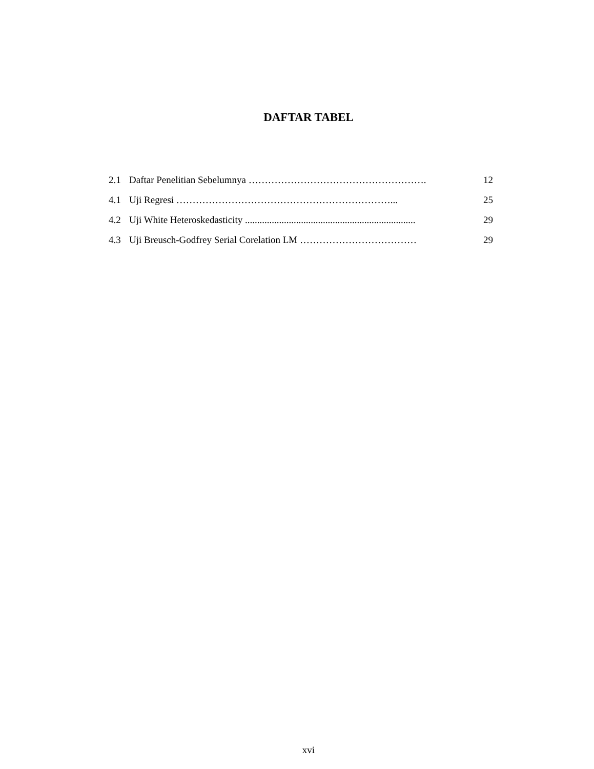DAFTAR TABEL
2.1 Daftar Penelitian Sebelumnya ………………………………………………. 12
4.1 Uji Regresi …………………………………………………………... 25
4.2 Uji White Heteroskedasticity ...................................................................... 29
4.3 Uji Breusch-Godfrey Serial Corelation LM ……………………………… 29
xvi